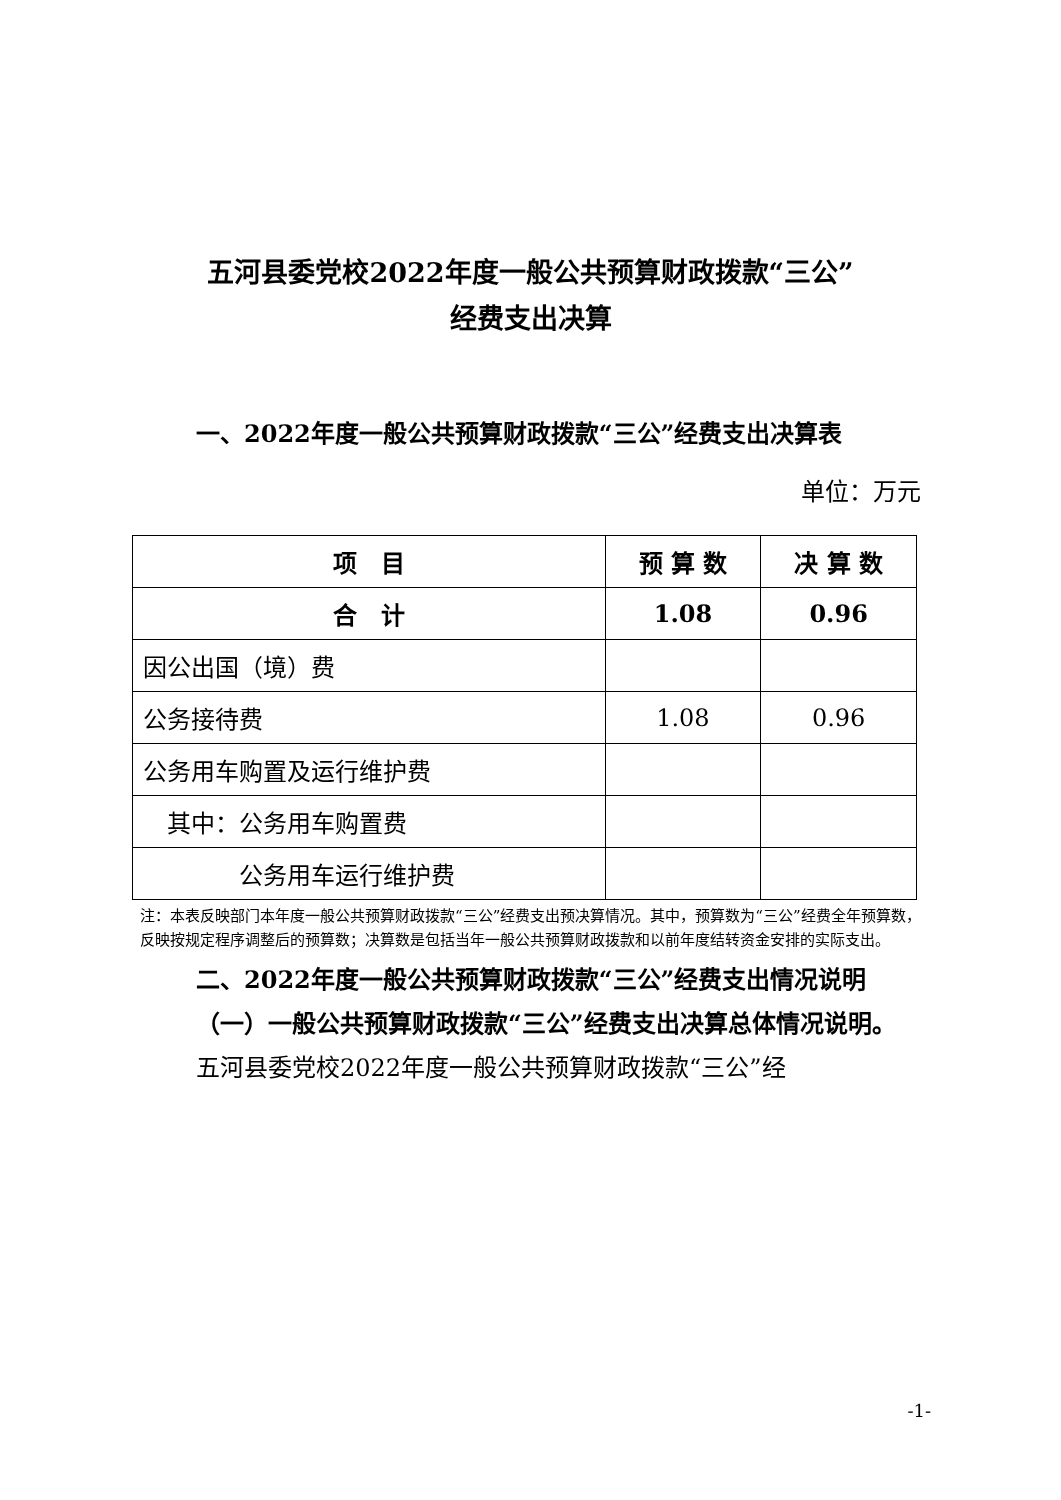五河县委党校2022年度一般公共预算财政拨款“三公”
经费支出决算
一、2022年度一般公共预算财政拨款“三公”经费支出决算表
单位：万元
| 项 目 | 预 算 数 | 决 算 数 |
| --- | --- | --- |
| 合 计 | 1.08 | 0.96 |
| 因公出国（境）费 | | |
| 公务接待费 | 1.08 | 0.96 |
| 公务用车购置及运行维护费 | | |
| 其中：公务用车购置费 | | |
| 公务用车运行维护费 | | |
注：本表反映部门本年度一般公共预算财政拨款“三公”经费支出预决算情况。其中，预算数为“三公”经费全年预算数，反映按规定程序调整后的预算数；决算数是包括当年一般公共预算财政拨款和以前年度结转资金安排的实际支出。
二、2022年度一般公共预算财政拨款“三公”经费支出情况说明
（一）一般公共预算财政拨款“三公”经费支出决算总体情况说明。
五河县委党校2022年度一般公共预算财政拨款“三公”经
-1-